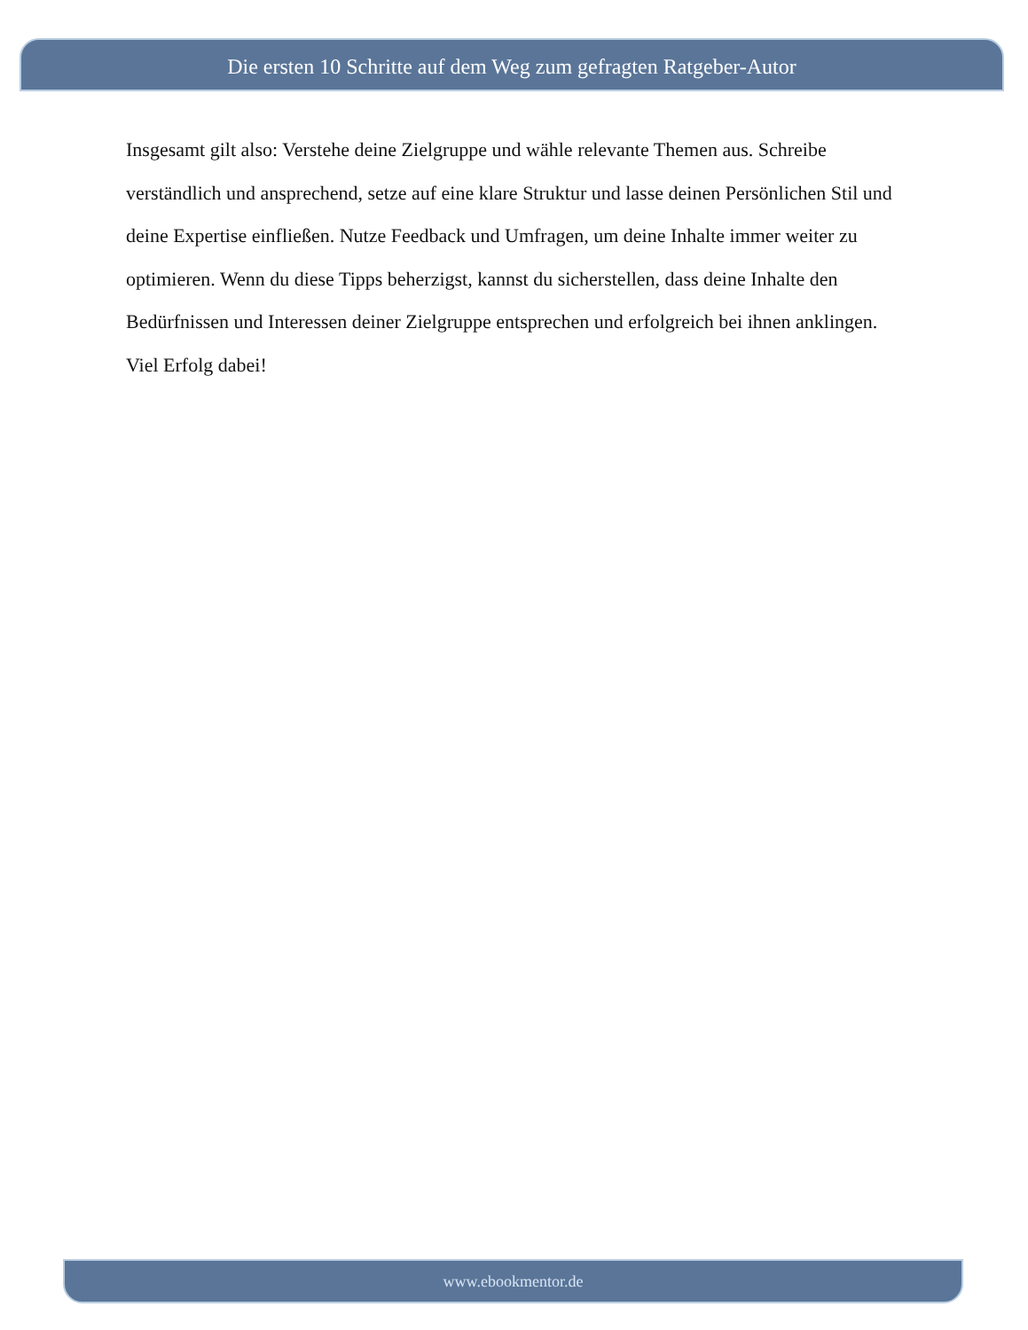Die ersten 10 Schritte auf dem Weg zum gefragten Ratgeber-Autor
Insgesamt gilt also: Verstehe deine Zielgruppe und wähle relevante Themen aus. Schreibe verständlich und ansprechend, setze auf eine klare Struktur und lasse deinen Persönlichen Stil und deine Expertise einfließen. Nutze Feedback und Umfragen, um deine Inhalte immer weiter zu optimieren. Wenn du diese Tipps beherzigst, kannst du sicherstellen, dass deine Inhalte den Bedürfnissen und Interessen deiner Zielgruppe entsprechen und erfolgreich bei ihnen anklingen. Viel Erfolg dabei!
www.ebookmentor.de